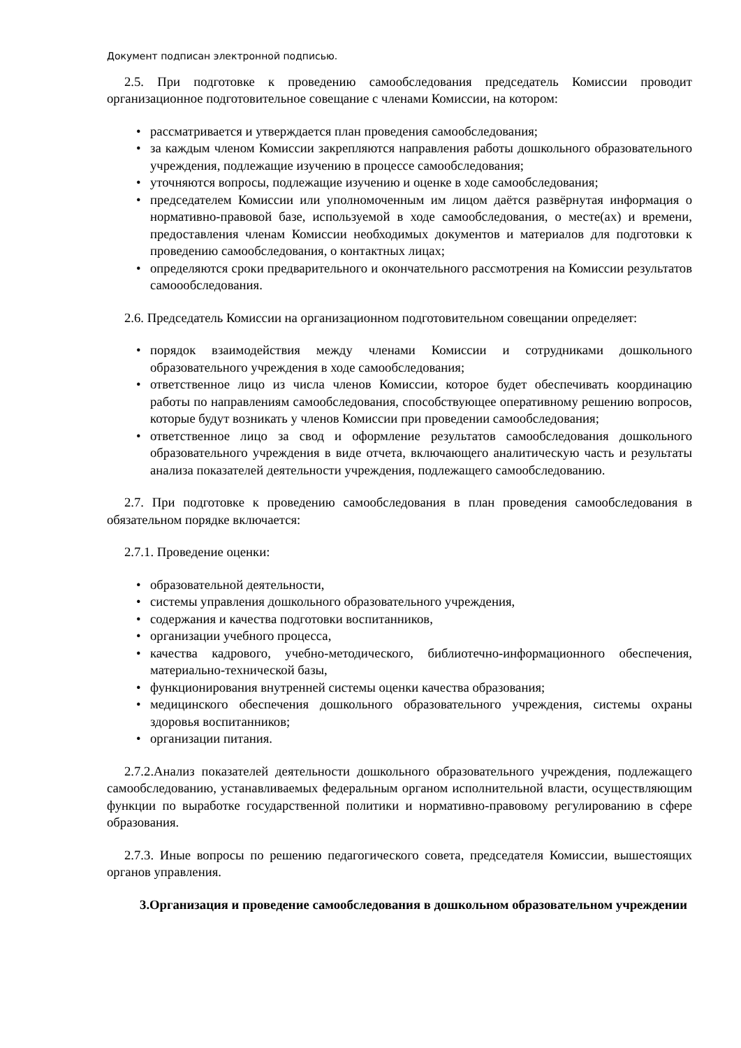Документ подписан электронной подписью.
2.5. При подготовке к проведению самообследования председатель Комиссии проводит организационное подготовительное совещание с членами Комиссии, на котором:
• рассматривается и утверждается план проведения самообследования;
• за каждым членом Комиссии закрепляются направления работы дошкольного образовательного учреждения, подлежащие изучению в процессе самообследования;
• уточняются вопросы, подлежащие изучению и оценке в ходе самообследования;
• председателем Комиссии или уполномоченным им лицом даётся развёрнутая информация о нормативно-правовой базе, используемой в ходе самообследования, о месте(ах) и времени, предоставления членам Комиссии необходимых документов и материалов для подготовки к проведению самообследования, о контактных лицах;
• определяются сроки предварительного и окончательного рассмотрения на Комиссии результатов самоообследования.
2.6. Председатель Комиссии на организационном подготовительном совещании определяет:
• порядок взаимодействия между членами Комиссии и сотрудниками дошкольного образовательного учреждения в ходе самообследования;
• ответственное лицо из числа членов Комиссии, которое будет обеспечивать координацию работы по направлениям самообследования, способствующее оперативному решению вопросов, которые будут возникать у членов Комиссии при проведении самообследования;
• ответственное лицо за свод и оформление результатов самообследования дошкольного образовательного учреждения в виде отчета, включающего аналитическую часть и результаты анализа показателей деятельности учреждения, подлежащего самообследованию.
2.7. При подготовке к проведению самообследования в план проведения самообследования в обязательном порядке включается:
2.7.1. Проведение оценки:
• образовательной деятельности,
• системы управления дошкольного образовательного учреждения,
• содержания и качества подготовки воспитанников,
• организации учебного процесса,
• качества кадрового, учебно-методического, библиотечно-информационного обеспечения, материально-технической базы,
• функционирования внутренней системы оценки качества образования;
• медицинского обеспечения дошкольного образовательного учреждения, системы охраны здоровья воспитанников;
• организации питания.
2.7.2.Анализ показателей деятельности дошкольного образовательного учреждения, подлежащего самообследованию, устанавливаемых федеральным органом исполнительной власти, осуществляющим функции по выработке государственной политики и нормативно-правовому регулированию в сфере образования.
2.7.3. Иные вопросы по решению педагогического совета, председателя Комиссии, вышестоящих органов управления.
3.Организация и проведение самообследования в дошкольном образовательном учреждении